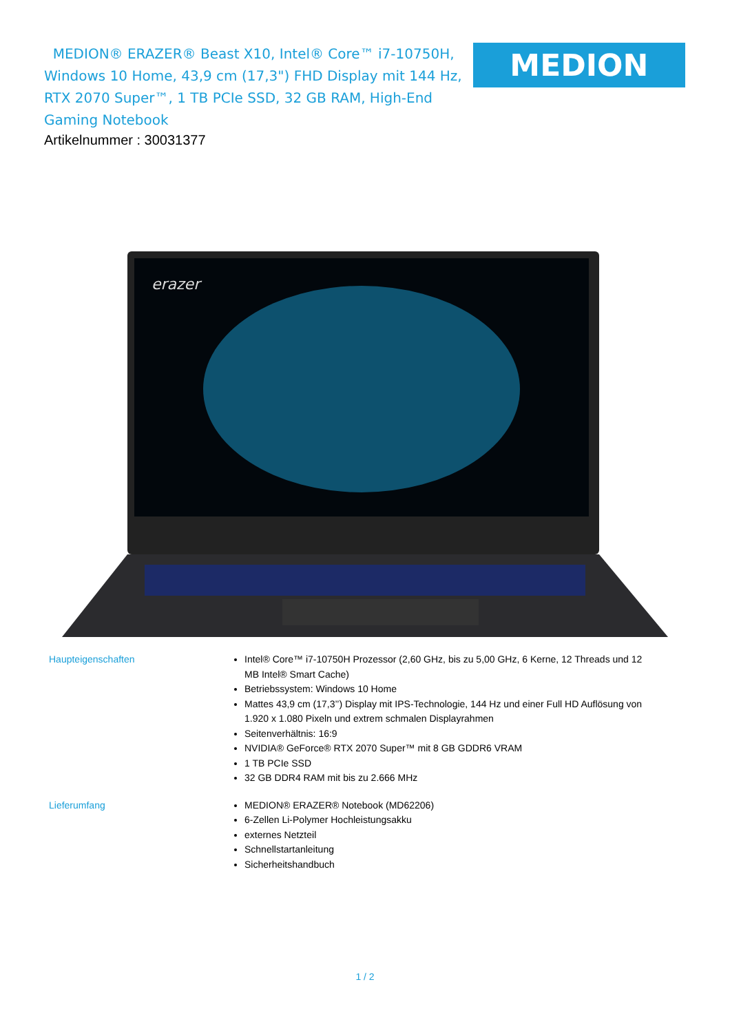MEDION® ERAZER® Beast X10, Intel® Core™ i7-10750H, Windows 10 Home, 43,9 cm (17,3") FHD Display mit 144 Hz, RTX 2070 Super™, 1 TB PCIe SSD, 32 GB RAM, High-End Gaming Notebook
MEDION
Artikelnummer : 30031377
erazer
Haupteigenschaften Intel® Core™ i7-10750H Prozessor (2,60 GHz, bis zu 5,00 GHz, 6 Kerne, 12 Threads und 12 MB Intel® Smart Cache)
Betriebssystem: Windows 10 Home
Mattes 43,9 cm (17,3’’) Display mit IPS-Technologie, 144 Hz und einer Full HD Auflösung von 1.920 x 1.080 Pixeln und extrem schmalen Displayrahmen
Seitenverhältnis: 16:9
NVIDIA® GeForce® RTX 2070 Super™ mit 8 GB GDDR6 VRAM
1 TB PCIe SSD
32 GB DDR4 RAM mit bis zu 2.666 MHz
Lieferumfang MEDION® ERAZER® Notebook (MD62206)
6-Zellen Li-Polymer Hochleistungsakku
externes Netzteil
Schnellstartanleitung
Sicherheitshandbuch
1 / 2